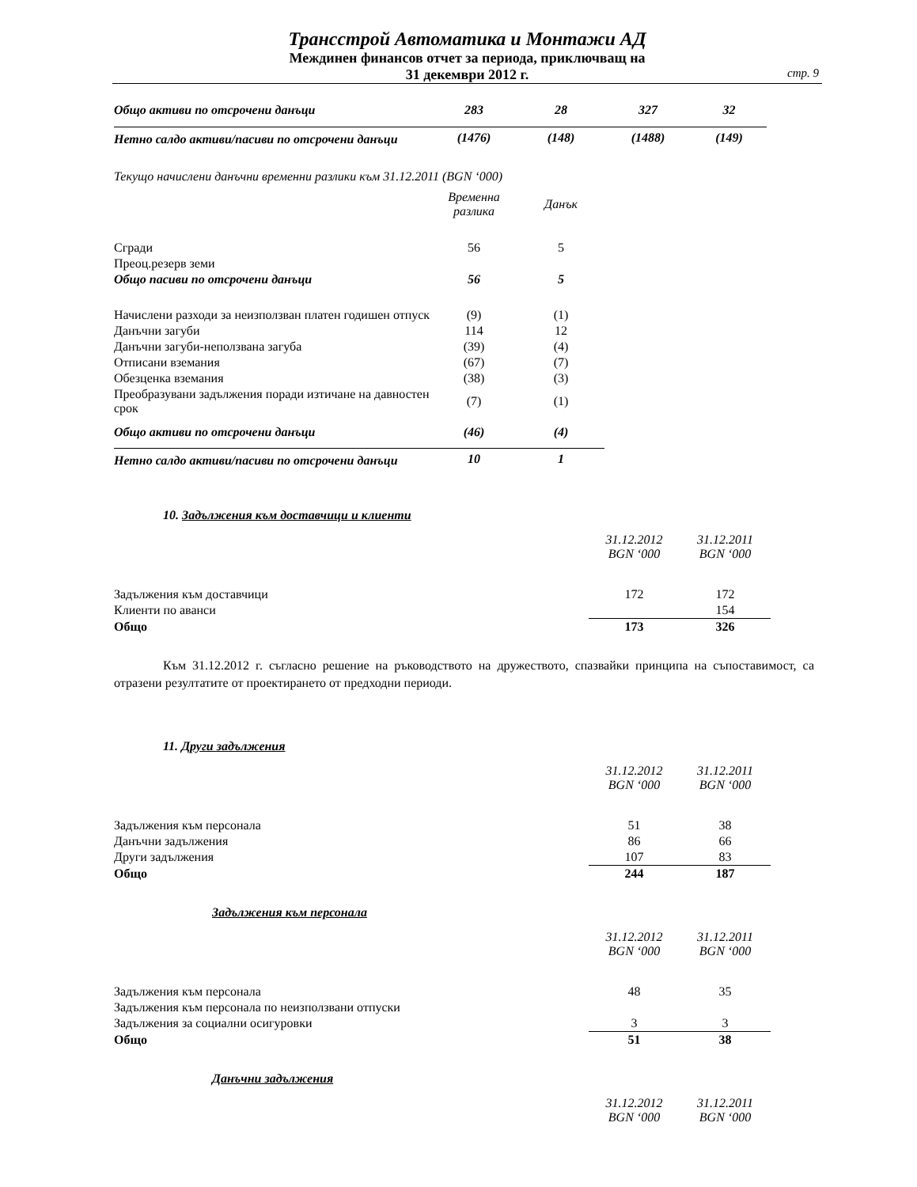Трансстрой Автоматика и Монтажи АД
Междинен финансов отчет за периода, приключващ на
31 декември 2012 г.
стр. 9
| Общо активи по отсрочени данъци | 283 | 28 | 327 | 32 |
| Нетно салдо активи/пасиви по отсрочени данъци | (1476) | (148) | (1488) | (149) |
Текущо начислени данъчни временни разлики към 31.12.2011 (BGN ‘000)
| | Временна разлика | Данък |
| Сгради | 56 | 5 |
| Преоц.резерв земи | | |
| Общо пасиви по отсрочени данъци | 56 | 5 |
| Начислени разходи за неизползван платен годишен отпуск | (9) | (1) |
| Данъчни загуби | 114 | 12 |
| Данъчни загуби-неползвана загуба | (39) | (4) |
| Отписани вземания | (67) | (7) |
| Обезценка вземания | (38) | (3) |
| Преобразувани задължения поради изтичане на давностен срок | (7) | (1) |
| Общо активи по отсрочени данъци | (46) | (4) |
| Нетно салдо активи/пасиви по отсрочени данъци | 10 | 1 |
10. Задължения към доставчици и клиенти
| | 31.12.2012 BGN ‘000 | 31.12.2011 BGN ‘000 |
| Задължения към доставчици | 172 | 172 |
| Клиенти по аванси | | 154 |
| Общо | 173 | 326 |
Към 31.12.2012 г. съгласно решение на ръководството на дружеството, спазвайки принципа на съпоставимост, са отразени резултатите от проектирането от предходни периоди.
11. Други задължения
| | 31.12.2012 BGN ‘000 | 31.12.2011 BGN ‘000 |
| Задължения към персонала | 51 | 38 |
| Данъчни задължения | 86 | 66 |
| Други задължения | 107 | 83 |
| Общо | 244 | 187 |
Задължения към персонала
| | 31.12.2012 BGN ‘000 | 31.12.2011 BGN ‘000 |
| Задължения към персонала | 48 | 35 |
| Задължения към персонала по неизползвани отпуски | | |
| Задължения за социални осигуровки | 3 | 3 |
| Общо | 51 | 38 |
Данъчни задължения
| | 31.12.2012 BGN ‘000 | 31.12.2011 BGN ‘000 |